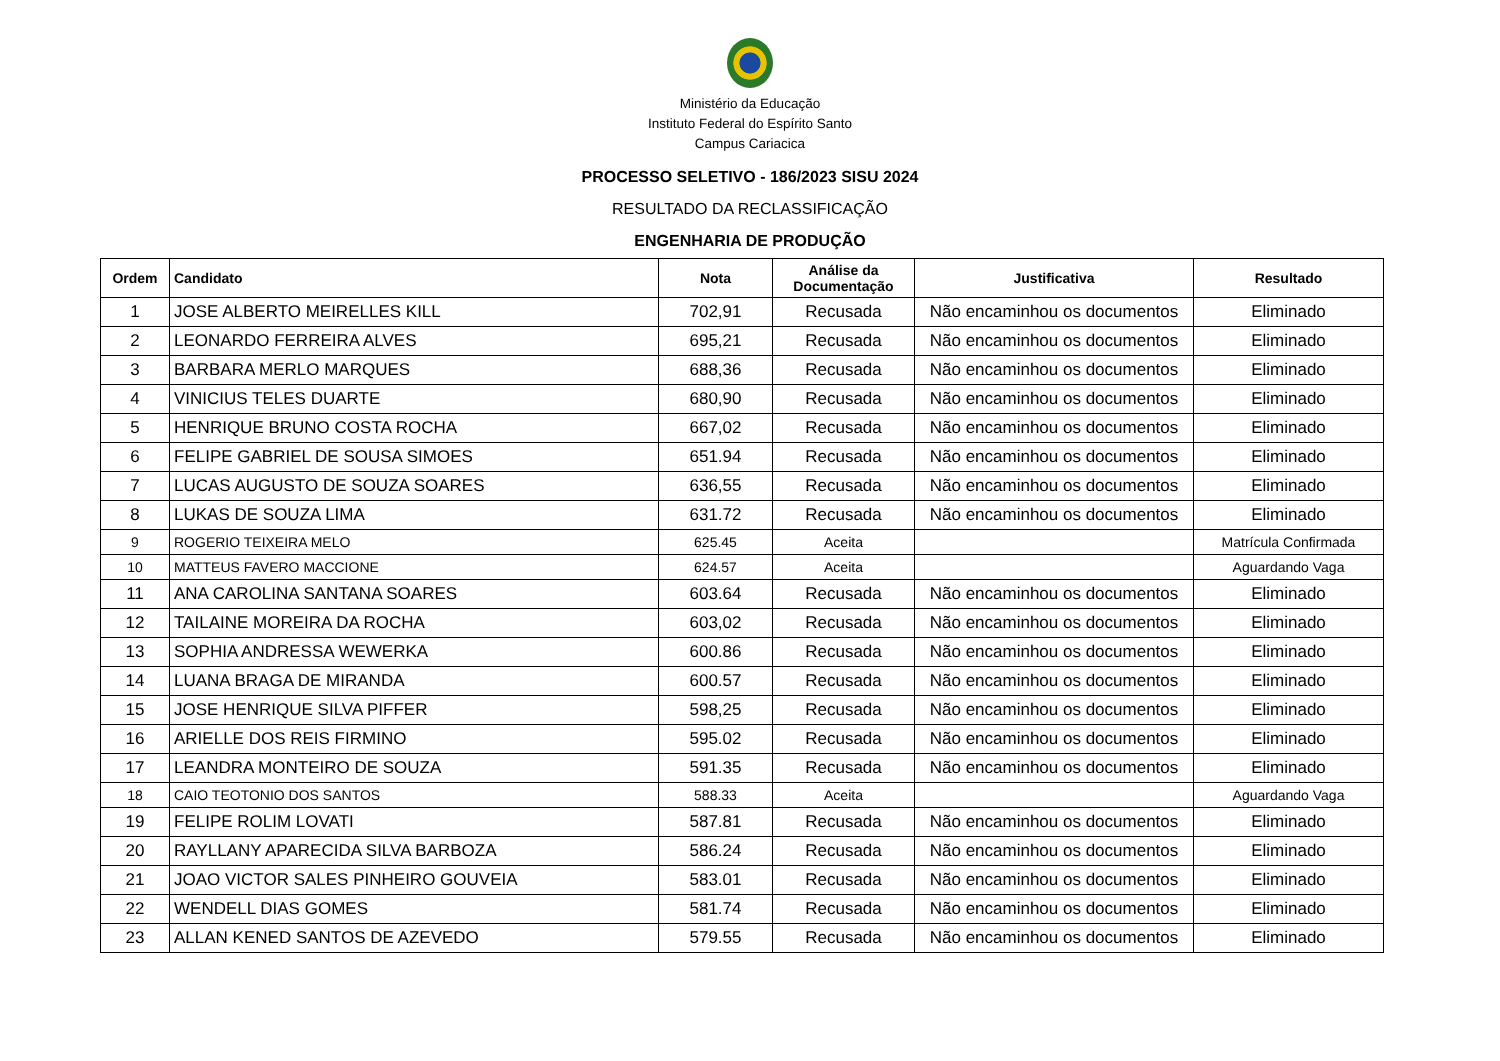Ministério da Educação
Instituto Federal do Espírito Santo
Campus Cariacica
PROCESSO SELETIVO - 186/2023 SISU 2024
RESULTADO DA RECLASSIFICAÇÃO
ENGENHARIA DE PRODUÇÃO
| Ordem | Candidato | Nota | Análise da Documentação | Justificativa | Resultado |
| --- | --- | --- | --- | --- | --- |
| 1 | JOSE ALBERTO MEIRELLES KILL | 702,91 | Recusada | Não encaminhou os documentos | Eliminado |
| 2 | LEONARDO FERREIRA ALVES | 695,21 | Recusada | Não encaminhou os documentos | Eliminado |
| 3 | BARBARA MERLO MARQUES | 688,36 | Recusada | Não encaminhou os documentos | Eliminado |
| 4 | VINICIUS TELES DUARTE | 680,90 | Recusada | Não encaminhou os documentos | Eliminado |
| 5 | HENRIQUE BRUNO COSTA ROCHA | 667,02 | Recusada | Não encaminhou os documentos | Eliminado |
| 6 | FELIPE GABRIEL DE SOUSA SIMOES | 651.94 | Recusada | Não encaminhou os documentos | Eliminado |
| 7 | LUCAS AUGUSTO DE SOUZA SOARES | 636,55 | Recusada | Não encaminhou os documentos | Eliminado |
| 8 | LUKAS DE SOUZA LIMA | 631.72 | Recusada | Não encaminhou os documentos | Eliminado |
| 9 | ROGERIO TEIXEIRA MELO | 625.45 | Aceita | | Matrícula Confirmada |
| 10 | MATTEUS FAVERO MACCIONE | 624.57 | Aceita | | Aguardando Vaga |
| 11 | ANA CAROLINA SANTANA SOARES | 603.64 | Recusada | Não encaminhou os documentos | Eliminado |
| 12 | TAILAINE MOREIRA DA ROCHA | 603,02 | Recusada | Não encaminhou os documentos | Eliminado |
| 13 | SOPHIA ANDRESSA WEWERKA | 600.86 | Recusada | Não encaminhou os documentos | Eliminado |
| 14 | LUANA BRAGA DE MIRANDA | 600.57 | Recusada | Não encaminhou os documentos | Eliminado |
| 15 | JOSE HENRIQUE SILVA PIFFER | 598,25 | Recusada | Não encaminhou os documentos | Eliminado |
| 16 | ARIELLE DOS REIS FIRMINO | 595.02 | Recusada | Não encaminhou os documentos | Eliminado |
| 17 | LEANDRA MONTEIRO DE SOUZA | 591.35 | Recusada | Não encaminhou os documentos | Eliminado |
| 18 | CAIO TEOTONIO DOS SANTOS | 588.33 | Aceita | | Aguardando Vaga |
| 19 | FELIPE ROLIM LOVATI | 587.81 | Recusada | Não encaminhou os documentos | Eliminado |
| 20 | RAYLLANY APARECIDA SILVA BARBOZA | 586.24 | Recusada | Não encaminhou os documentos | Eliminado |
| 21 | JOAO VICTOR SALES PINHEIRO GOUVEIA | 583.01 | Recusada | Não encaminhou os documentos | Eliminado |
| 22 | WENDELL DIAS GOMES | 581.74 | Recusada | Não encaminhou os documentos | Eliminado |
| 23 | ALLAN KENED SANTOS DE AZEVEDO | 579.55 | Recusada | Não encaminhou os documentos | Eliminado |